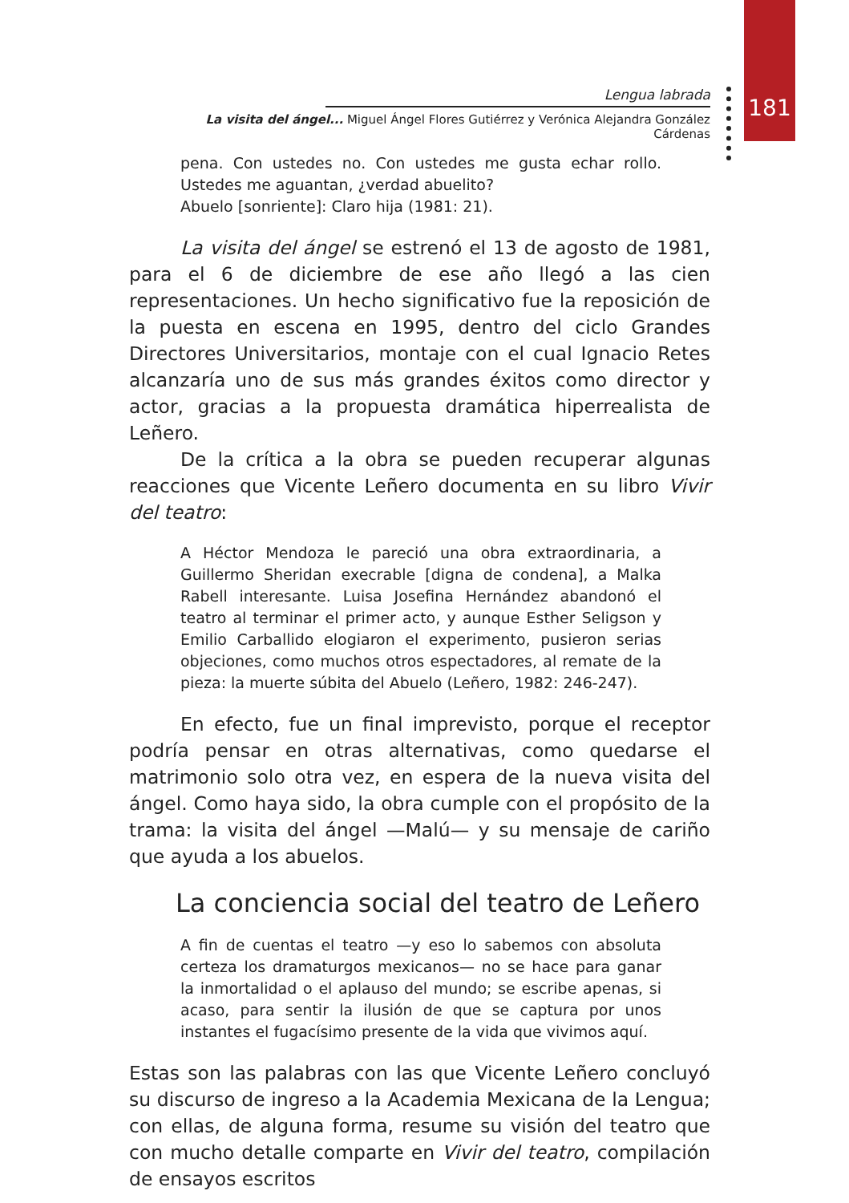181
Lengua labrada
La visita del ángel... Miguel Ángel Flores Gutiérrez y Verónica Alejandra González Cárdenas
pena. Con ustedes no. Con ustedes me gusta echar rollo. Ustedes me aguantan, ¿verdad abuelito?
Abuelo [sonriente]: Claro hija (1981: 21).
La visita del ángel se estrenó el 13 de agosto de 1981, para el 6 de diciembre de ese año llegó a las cien representaciones. Un hecho significativo fue la reposición de la puesta en escena en 1995, dentro del ciclo Grandes Directores Universitarios, montaje con el cual Ignacio Retes alcanzaría uno de sus más grandes éxitos como director y actor, gracias a la propuesta dramática hiperrealista de Leñero.
De la crítica a la obra se pueden recuperar algunas reacciones que Vicente Leñero documenta en su libro Vivir del teatro:
A Héctor Mendoza le pareció una obra extraordinaria, a Guillermo Sheridan execrable [digna de condena], a Malka Rabell interesante. Luisa Josefina Hernández abandonó el teatro al terminar el primer acto, y aunque Esther Seligson y Emilio Carballido elogiaron el experimento, pusieron serias objeciones, como muchos otros espectadores, al remate de la pieza: la muerte súbita del Abuelo (Leñero, 1982: 246-247).
En efecto, fue un final imprevisto, porque el receptor podría pensar en otras alternativas, como quedarse el matrimonio solo otra vez, en espera de la nueva visita del ángel. Como haya sido, la obra cumple con el propósito de la trama: la visita del ángel —Malú— y su mensaje de cariño que ayuda a los abuelos.
La conciencia social del teatro de Leñero
A fin de cuentas el teatro —y eso lo sabemos con absoluta certeza los dramaturgos mexicanos— no se hace para ganar la inmortalidad o el aplauso del mundo; se escribe apenas, si acaso, para sentir la ilusión de que se captura por unos instantes el fugacísimo presente de la vida que vivimos aquí.
Estas son las palabras con las que Vicente Leñero concluyó su discurso de ingreso a la Academia Mexicana de la Lengua; con ellas, de alguna forma, resume su visión del teatro que con mucho detalle comparte en Vivir del teatro, compilación de ensayos escritos